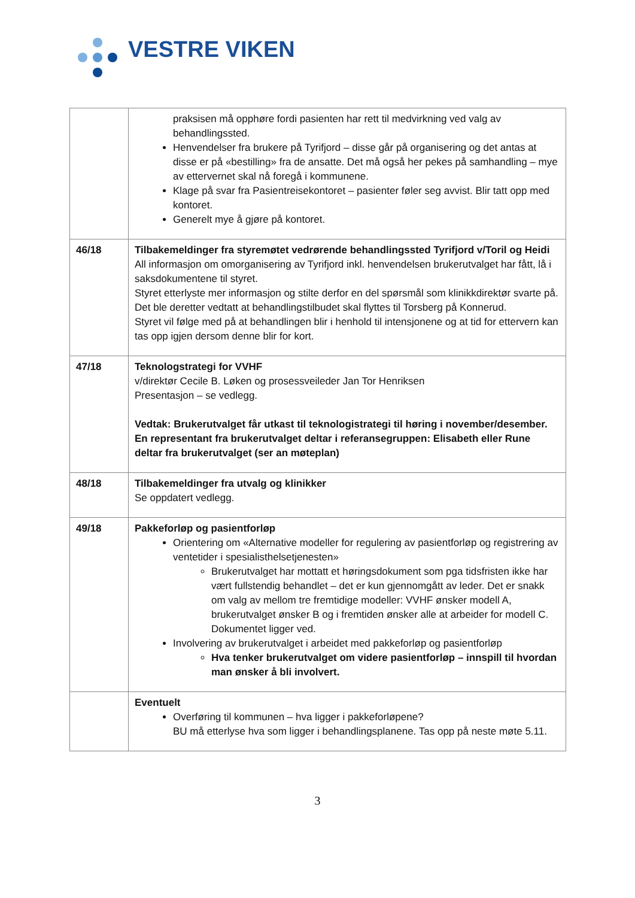VESTRE VIKEN
| | praksisen må opphøre fordi pasienten har rett til medvirkning ved valg av behandlingssted. Henvendelser fra brukere på Tyrifjord – disse går på organisering og det antas at disse er på «bestilling» fra de ansatte. Det må også her pekes på samhandling – mye av ettervernet skal nå foregå i kommunene. Klage på svar fra Pasientreisekontoret – pasienter føler seg avvist. Blir tatt opp med kontoret. Generelt mye å gjøre på kontoret. |
| 46/18 | Tilbakemeldinger fra styremøtet vedrørende behandlingssted Tyrifjord v/Toril og Heidi All informasjon om omorganisering av Tyrifjord inkl. henvendelsen brukerutvalget har fått, lå i saksdokumentene til styret. Styret etterlyste mer informasjon og stilte derfor en del spørsmål som klinikkdirektør svarte på. Det ble deretter vedtatt at behandlingstilbudet skal flyttes til Torsberg på Konnerud. Styret vil følge med på at behandlingen blir i henhold til intensjonene og at tid for ettervern kan tas opp igjen dersom denne blir for kort. |
| 47/18 | Teknologstrategi for VVHF v/direktør Cecile B. Løken og prosessveileder Jan Tor Henriksen Presentasjon – se vedlegg. Vedtak: Brukerutvalget får utkast til teknologistrategi til høring i november/desember. En representant fra brukerutvalget deltar i referansegruppen: Elisabeth eller Rune deltar fra brukerutvalget (ser an møteplan) |
| 48/18 | Tilbakemeldinger fra utvalg og klinikker Se oppdatert vedlegg. |
| 49/18 | Pakkeforløp og pasientforløp Orientering om «Alternative modeller for regulering av pasientforløp og registrering av ventetider i spesialisthelsetjenesten» Brukerutvalget har mottatt et høringsdokument som pga tidsfristen ikke har vært fullstendig behandlet – det er kun gjennomgått av leder. Det er snakk om valg av mellom tre fremtidige modeller: VVHF ønsker modell A, brukerutvalget ønsker B og i fremtiden ønsker alle at arbeider for modell C. Dokumentet ligger ved. Involvering av brukerutvalget i arbeidet med pakkeforløp og pasientforløp Hva tenker brukerutvalget om videre pasientforløp – innspill til hvordan man ønsker å bli involvert. |
| | Eventuelt Overføring til kommunen – hva ligger i pakkeforløpene? BU må etterlyse hva som ligger i behandlingsplanene. Tas opp på neste møte 5.11. |
3